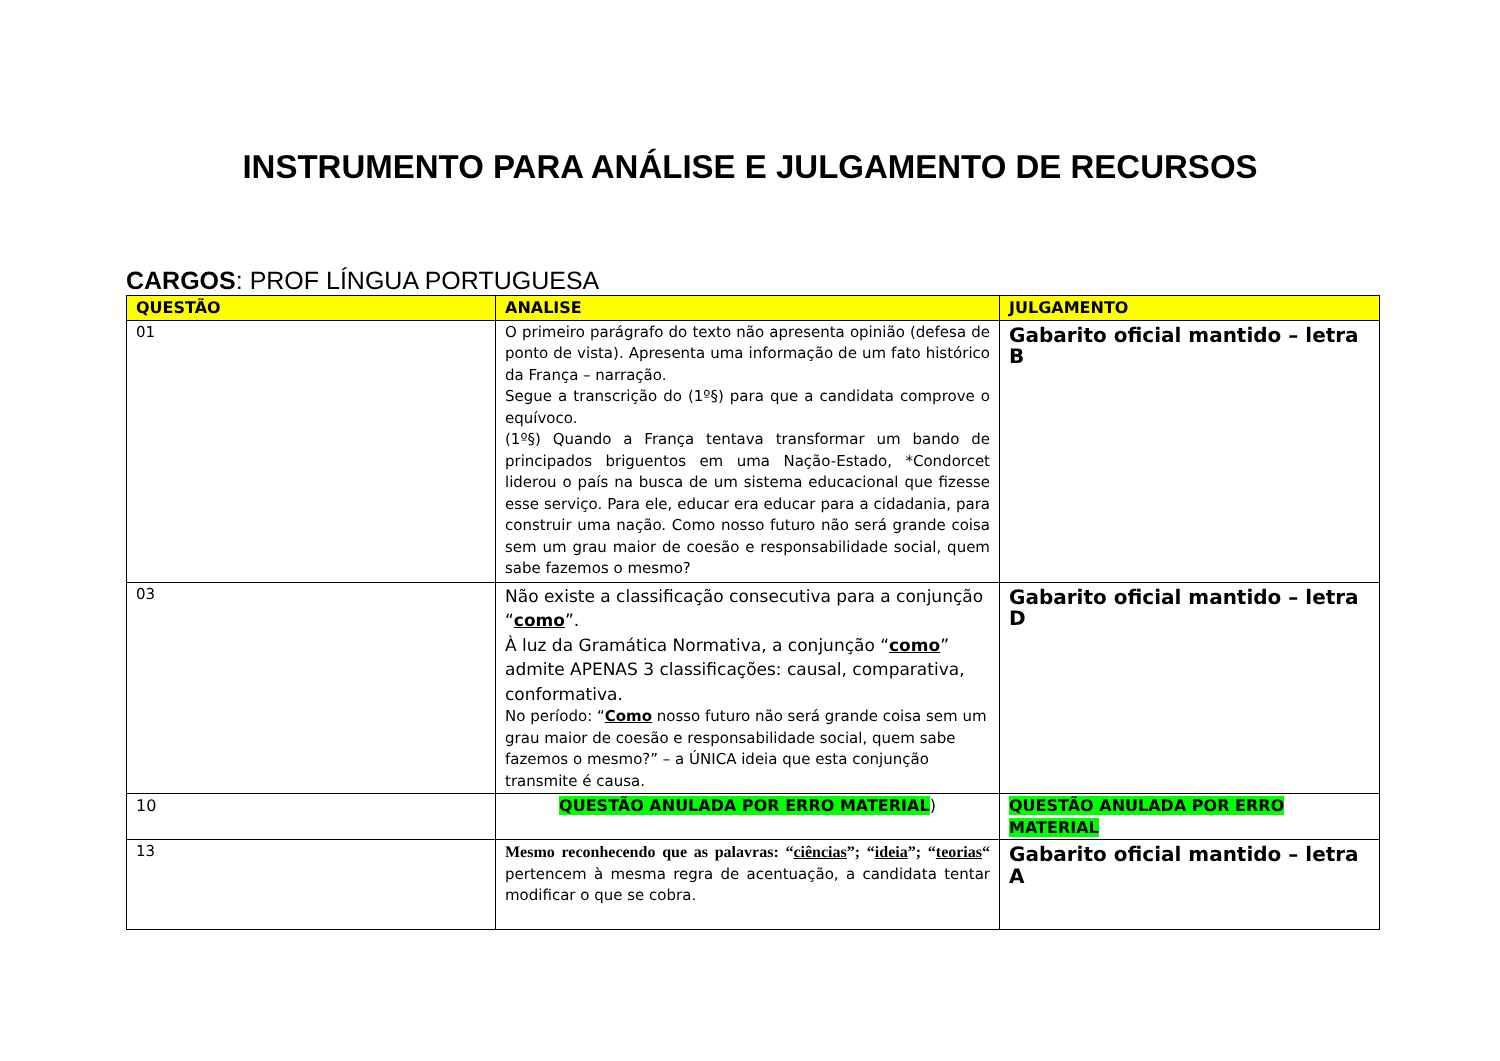INSTRUMENTO PARA ANÁLISE E JULGAMENTO DE RECURSOS
CARGOS: PROF LÍNGUA PORTUGUESA
| QUESTÃO | ANALISE | JULGAMENTO |
| --- | --- | --- |
| 01 | O primeiro parágrafo do texto não apresenta opinião (defesa de ponto de vista). Apresenta uma informação de um fato histórico da França – narração. Segue a transcrição do (1º§) para que a candidata comprove o equívoco. (1º§) Quando a França tentava transformar um bando de principados briguentos em uma Nação-Estado, *Condorcet liderou o país na busca de um sistema educacional que fizesse esse serviço. Para ele, educar era educar para a cidadania, para construir uma nação. Como nosso futuro não será grande coisa sem um grau maior de coesão e responsabilidade social, quem sabe fazemos o mesmo? | Gabarito oficial mantido – letra B |
| 03 | Não existe a classificação consecutiva para a conjunção “ como ”. À luz da Gramática Normativa, a conjunção “ como ” admite APENAS 3 classificações: causal, comparativa, conformativa. No período: “ Como nosso futuro não será grande coisa sem um grau maior de coesão e responsabilidade social, quem sabe fazemos o mesmo?” – a ÚNICA ideia que esta conjunção transmite é causa. | Gabarito oficial mantido – letra D |
| 10 | QUESTÃO ANULADA POR ERRO MATERIAL ) | QUESTÃO ANULADA POR ERRO MATERIAL |
| 13 | Mesmo reconhecendo que as palavras: “ ciências ”; “ ideia ”; “ teorias “ pertencem à mesma regra de acentuação, a candidata tentar modificar o que se cobra. | Gabarito oficial mantido – letra A |